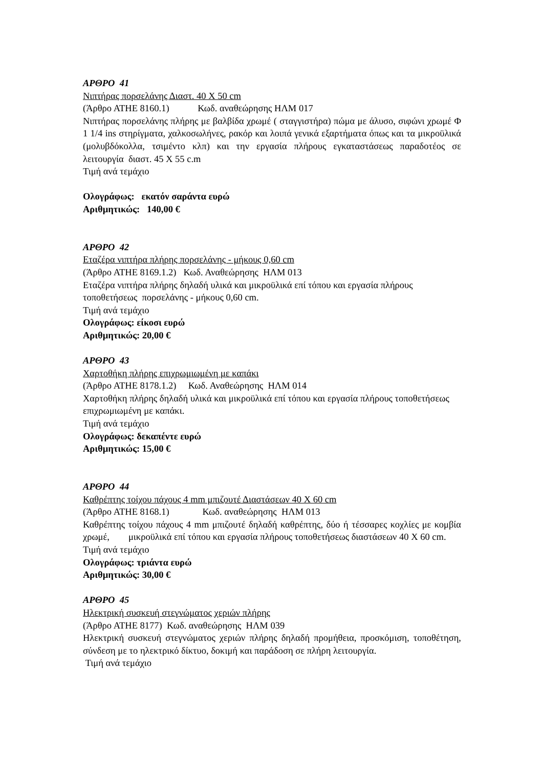ΑΡΘΡΟ 41
Νιπτήρας πορσελάνης Διαστ. 40 Χ 50 cm
(Άρθρο ΑΤΗΕ 8160.1) Κωδ. αναθεώρησης ΗΛΜ 017
Νιπτήρας πορσελάνης πλήρης με βαλβίδα χρωμέ ( σταγγιστήρα) πώμα με άλυσο, σιφώνι χρωμέ Φ 1 1/4 ins στηρίγματα, χαλκοσωλήνες, ρακόρ και λοιπά γενικά εξαρτήματα όπως και τα μικροϋλικά (μολυβδόκολλα, τσιμέντο κλπ) και την εργασία πλήρους εγκαταστάσεως παραδοτέος σε λειτουργία διαστ. 45 Χ 55 c.m
Τιμή ανά τεμάχιο
Ολογράφως: εκατόν σαράντα ευρώ
Αριθμητικώς: 140,00 €
ΑΡΘΡΟ 42
Εταζέρα νιπτήρα πλήρης πορσελάνης - μήκους 0,60 cm
(Άρθρο ΑΤΗΕ 8169.1.2) Κωδ. Αναθεώρησης ΗΛΜ 013
Εταζέρα νιπτήρα πλήρης δηλαδή υλικά και μικροϋλικά επί τόπου και εργασία πλήρους τοποθετήσεως πορσελάνης - μήκους 0,60 cm.
Τιμή ανά τεμάχιο
Ολογράφως: είκοσι ευρώ
Αριθμητικώς: 20,00 €
ΑΡΘΡΟ 43
Χαρτοθήκη πλήρης επιχρωμιωμένη με καπάκι
(Άρθρο ΑΤΗΕ 8178.1.2) Κωδ. Αναθεώρησης ΗΛΜ 014
Χαρτοθήκη πλήρης δηλαδή υλικά και μικροϋλικά επί τόπου και εργασία πλήρους τοποθετήσεως επιχρωμιωμένη με καπάκι.
Τιμή ανά τεμάχιο
Ολογράφως: δεκαπέντε ευρώ
Αριθμητικώς: 15,00 €
ΑΡΘΡΟ 44
Καθρέπτης τοίχου πάχους 4 mm μπιζουτέ Διαστάσεων 40 Χ 60 cm
(Άρθρο ΑΤΗΕ 8168.1) Κωδ. αναθεώρησης ΗΛΜ 013
Καθρέπτης τοίχου πάχους 4 mm μπιζουτέ δηλαδή καθρέπτης, δύο ή τέσσαρες κοχλίες με κομβία χρωμέ, μικροϋλικά επί τόπου και εργασία πλήρους τοποθετήσεως διαστάσεων 40 Χ 60 cm.
Τιμή ανά τεμάχιο
Ολογράφως: τριάντα ευρώ
Αριθμητικώς: 30,00 €
ΑΡΘΡΟ 45
Ηλεκτρική συσκευή στεγνώματος χεριών πλήρης
(Άρθρο ΑΤΗΕ 8177) Κωδ. αναθεώρησης ΗΛΜ 039
Ηλεκτρική συσκευή στεγνώματος χεριών πλήρης δηλαδή προμήθεια, προσκόμιση, τοποθέτηση, σύνδεση με το ηλεκτρικό δίκτυο, δοκιμή και παράδοση σε πλήρη λειτουργία.
Τιμή ανά τεμάχιο